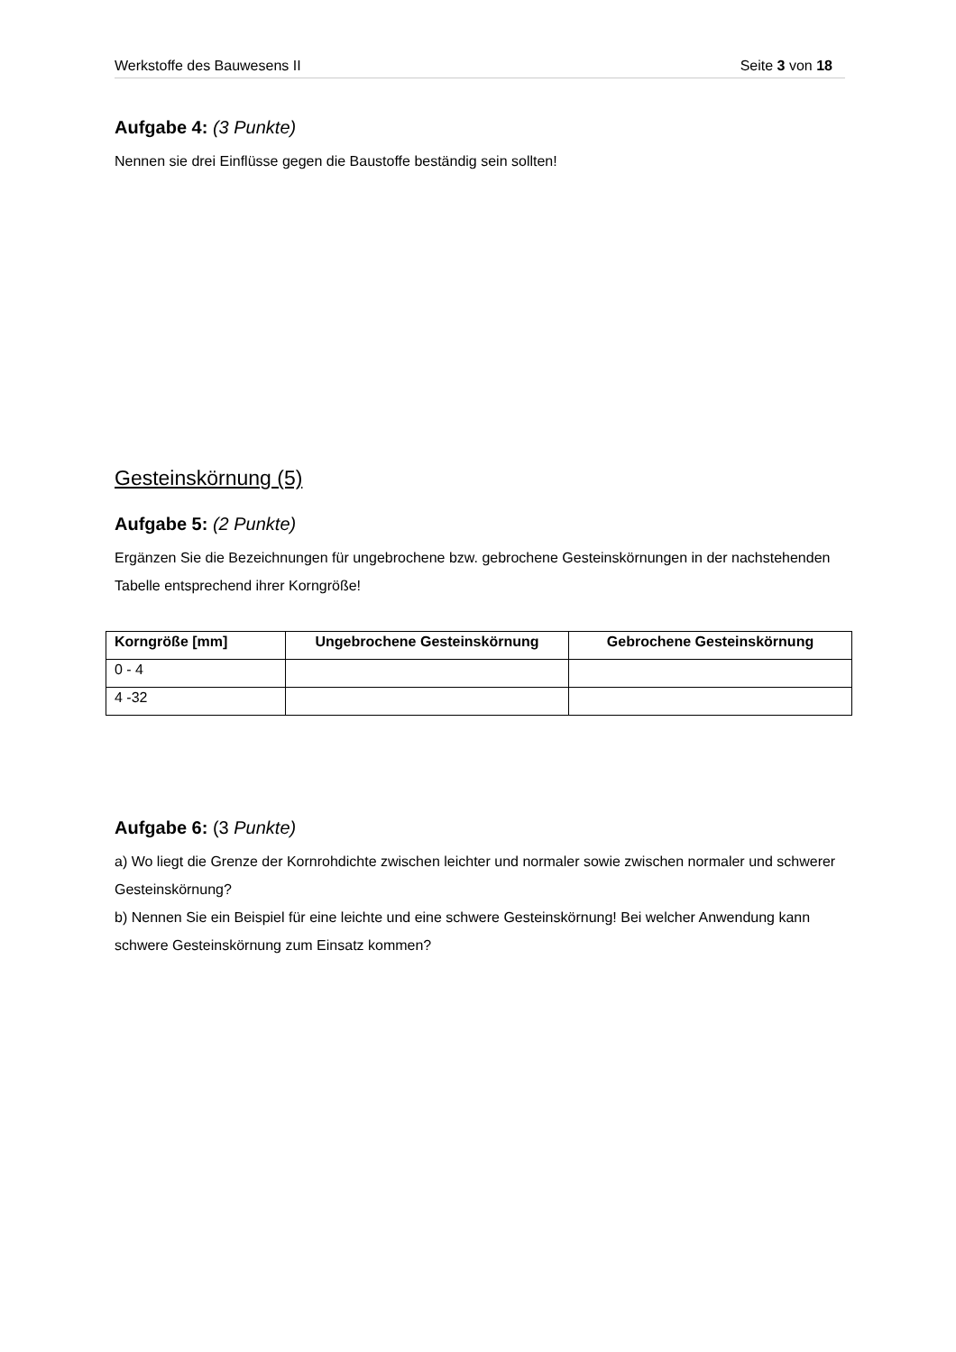Werkstoffe des Bauwesens II Seite 3 von 18
Aufgabe 4: (3 Punkte)
Nennen sie drei Einflüsse gegen die Baustoffe beständig sein sollten!
Gesteinskörnung (5)
Aufgabe 5: (2 Punkte)
Ergänzen Sie die Bezeichnungen für ungebrochene bzw. gebrochene Gesteinskörnungen in der nachstehenden Tabelle entsprechend ihrer Korngröße!
| Korngröße [mm] | Ungebrochene Gesteinskörnung | Gebrochene Gesteinskörnung |
| --- | --- | --- |
| 0 - 4 | | |
| 4 -32 | | |
Aufgabe 6: (3 Punkte)
a) Wo liegt die Grenze der Kornrohdichte zwischen leichter und normaler sowie zwischen normaler und schwerer Gesteinskörnung?
b) Nennen Sie ein Beispiel für eine leichte und eine schwere Gesteinskörnung! Bei welcher Anwendung kann schwere Gesteinskörnung zum Einsatz kommen?